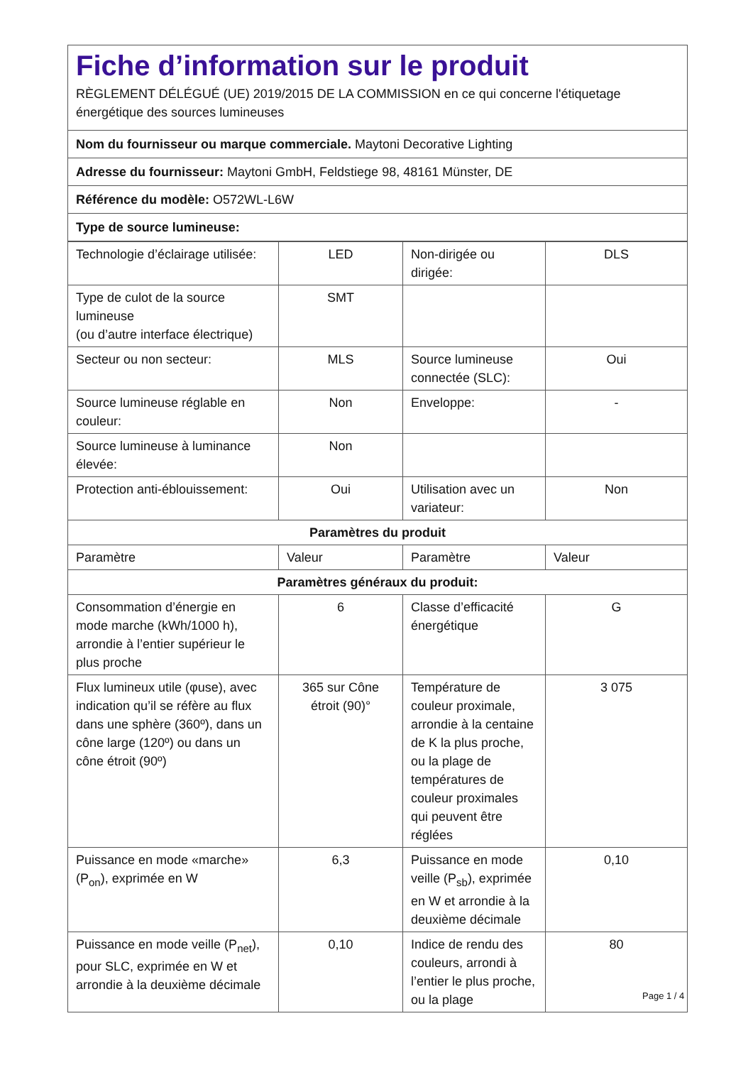Fiche d’information sur le produit
RÈGLEMENT DÉLÉGUÉ (UE) 2019/2015 DE LA COMMISSION en ce qui concerne l'étiquetage énergétique des sources lumineuses
Nom du fournisseur ou marque commerciale. Maytoni Decorative Lighting
Adresse du fournisseur: Maytoni GmbH, Feldstiege 98, 48161 Münster, DE
Référence du modèle: O572WL-L6W
Type de source lumineuse:
| Technologie d’éclairage utilisée: | LED | Non-dirigée ou dirigée: | DLS |
| Type de culot de la source lumineuse (ou d’autre interface électrique) | SMT | | |
| Secteur ou non secteur: | MLS | Source lumineuse connectée (SLC): | Oui |
| Source lumineuse réglable en couleur: | Non | Enveloppe: | - |
| Source lumineuse à luminance élevée: | Non | | |
| Protection anti-éblouissement: | Oui | Utilisation avec un variateur: | Non |
| Paramètres du produit | | | |
| Paramètre | Valeur | Paramètre | Valeur |
| Paramètres généraux du produit: | | | |
| Consommation d’énergie en mode marche (kWh/1000 h), arrondie à l’entier supérieur le plus proche | 6 | Classe d’efficacité énergétique | G |
| Flux lumineux utile (φuse), avec indication qu’il se réfère au flux dans une sphère (360º), dans un cône large (120º) ou dans un cône étroit (90º) | 365 sur Cône étroit (90)° | Température de couleur proximale, arrondie à la centaine de K la plus proche, ou la plage de températures de couleur proximales qui peuvent être réglées | 3 075 |
| Puissance en mode «marche» (P<sub>on</sub>), exprimée en W | 6,3 | Puissance en mode veille (P<sub>sb</sub>), exprimée en W et arrondie à la deuxième décimale | 0,10 |
| Puissance en mode veille (P<sub>net</sub>), pour SLC, exprimée en W et arrondie à la deuxième décimale | 0,10 | Indice de rendu des couleurs, arrondi à l’entier le plus proche, ou la plage | 80 |
Page 1 / 4